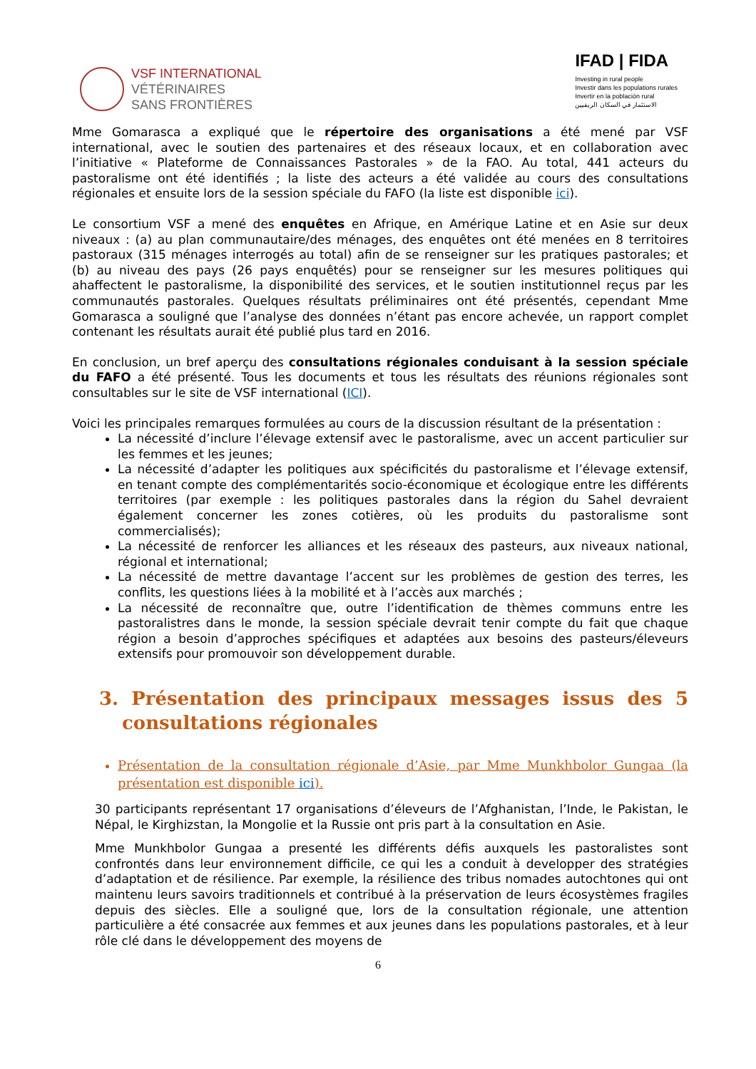VSF INTERNATIONAL
VÉTÉRINAIRES
SANS FRONTIÈRES
IFAD | FIDA
Investing in rural people
Investir dans les populations rurales
Invertir en la población rural
الاستثمار في السكان الريفيين
Mme Gomarasca a expliqué que le répertoire des organisations a été mené par VSF international, avec le soutien des partenaires et des réseaux locaux, et en collaboration avec l’initiative « Plateforme de Connaissances Pastorales » de la FAO. Au total, 441 acteurs du pastoralisme ont été identifiés ; la liste des acteurs a été validée au cours des consultations régionales et ensuite lors de la session spéciale du FAFO (la liste est disponible ici).
Le consortium VSF a mené des enquêtes en Afrique, en Amérique Latine et en Asie sur deux niveaux : (a) au plan communautaire/des ménages, des enquêtes ont été menées en 8 territoires pastoraux (315 ménages interrogés au total) afin de se renseigner sur les pratiques pastorales; et (b) au niveau des pays (26 pays enquêtés) pour se renseigner sur les mesures politiques qui ahaffectent le pastoralisme, la disponibilité des services, et le soutien institutionnel reçus par les communautés pastorales. Quelques résultats préliminaires ont été présentés, cependant Mme Gomarasca a souligné que l’analyse des données n’étant pas encore achevée, un rapport complet contenant les résultats aurait été publié plus tard en 2016.
En conclusion, un bref aperçu des consultations régionales conduisant à la session spéciale du FAFO a été présenté. Tous les documents et tous les résultats des réunions régionales sont consultables sur le site de VSF international (ICI).
Voici les principales remarques formulées au cours de la discussion résultant de la présentation :
La nécessité d’inclure l’élevage extensif avec le pastoralisme, avec un accent particulier sur les femmes et les jeunes;
La nécessité d’adapter les politiques aux spécificités du pastoralisme et l’élevage extensif, en tenant compte des complémentarités socio-économique et écologique entre les différents territoires (par exemple : les politiques pastorales dans la région du Sahel devraient également concerner les zones cotières, où les produits du pastoralisme sont commercialisés);
La nécessité de renforcer les alliances et les réseaux des pasteurs, aux niveaux national, régional et international;
La nécessité de mettre davantage l’accent sur les problèmes de gestion des terres, les conflits, les questions liées à la mobilité et à l’accès aux marchés ;
La nécessité de reconnaître que, outre l’identification de thèmes communs entre les pastoralistres dans le monde, la session spéciale devrait tenir compte du fait que chaque région a besoin d’approches spécifiques et adaptées aux besoins des pasteurs/éleveurs extensifs pour promouvoir son développement durable.
3. Présentation des principaux messages issus des 5 consultations régionales
Présentation de la consultation régionale d’Asie, par Mme Munkhbolor Gungaa (la présentation est disponible ici).
30 participants représentant 17 organisations d’éleveurs de l’Afghanistan, l’Inde, le Pakistan, le Népal, le Kirghizstan, la Mongolie et la Russie ont pris part à la consultation en Asie.
Mme Munkhbolor Gungaa a presenté les différents défis auxquels les pastoralistes sont confrontés dans leur environnement difficile, ce qui les a conduit à developper des stratégies d’adaptation et de résilience. Par exemple, la résilience des tribus nomades autochtones qui ont maintenu leurs savoirs traditionnels et contribué à la préservation de leurs écosystèmes fragiles depuis des siècles. Elle a souligné que, lors de la consultation régionale, une attention particulière a été consacrée aux femmes et aux jeunes dans les populations pastorales, et à leur rôle clé dans le développement des moyens de
6